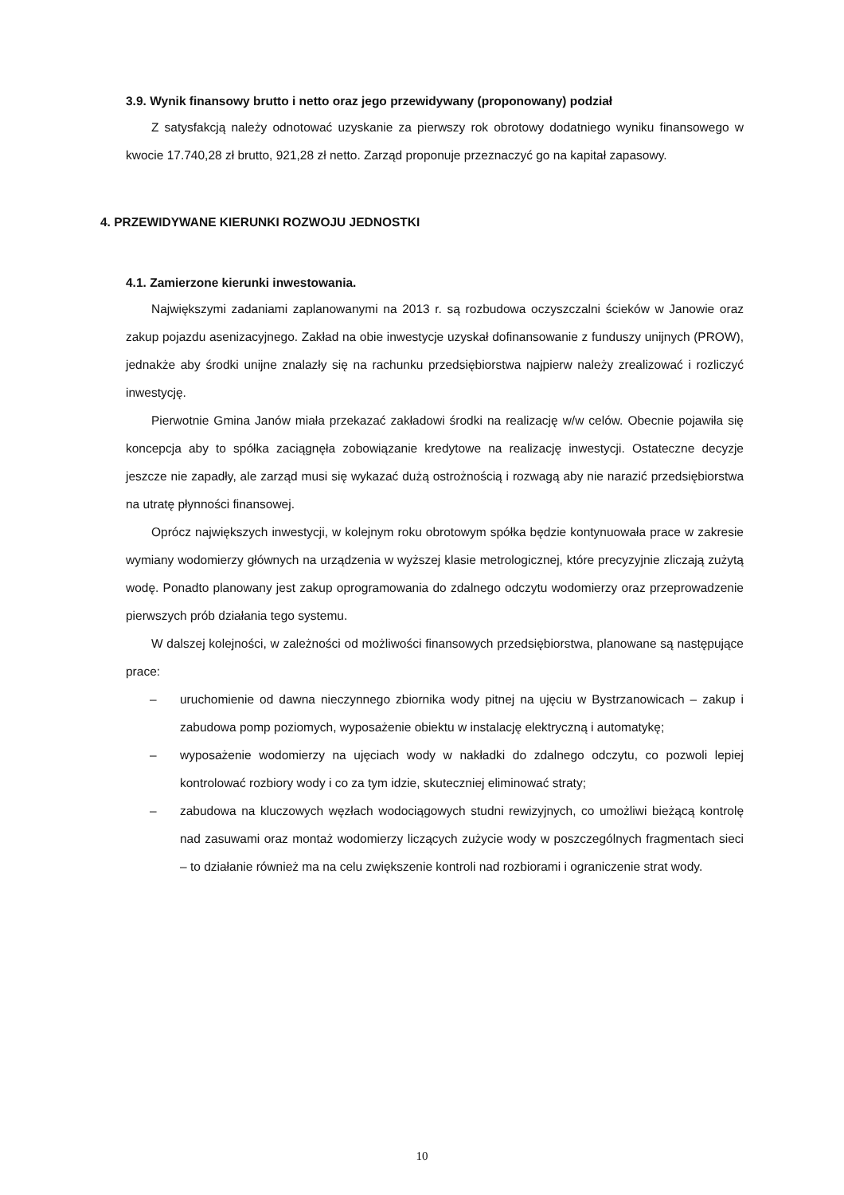3.9. Wynik finansowy brutto i netto oraz jego przewidywany (proponowany) podział
Z satysfakcją należy odnotować uzyskanie za pierwszy rok obrotowy dodatniego wyniku finansowego w kwocie 17.740,28 zł brutto, 921,28 zł netto. Zarząd proponuje przeznaczyć go na kapitał zapasowy.
4. PRZEWIDYWANE KIERUNKI ROZWOJU JEDNOSTKI
4.1. Zamierzone kierunki inwestowania.
Największymi zadaniami zaplanowanymi na 2013 r. są rozbudowa oczyszczalni ścieków w Janowie oraz zakup pojazdu asenizacyjnego. Zakład na obie inwestycje uzyskał dofinansowanie z funduszy unijnych (PROW), jednakże aby środki unijne znalazły się na rachunku przedsiębiorstwa najpierw należy zrealizować i rozliczyć inwestycję.
Pierwotnie Gmina Janów miała przekazać zakładowi środki na realizację w/w celów. Obecnie pojawiła się koncepcja aby to spółka zaciągnęła zobowiązanie kredytowe na realizację inwestycji. Ostateczne decyzje jeszcze nie zapadły, ale zarząd musi się wykazać dużą ostrożnością i rozwagą aby nie narazić przedsiębiorstwa na utratę płynności finansowej.
Oprócz największych inwestycji, w kolejnym roku obrotowym spółka będzie kontynuowała prace w zakresie wymiany wodomierzy głównych na urządzenia w wyższej klasie metrologicznej, które precyzyjnie zliczają zużytą wodę. Ponadto planowany jest zakup oprogramowania do zdalnego odczytu wodomierzy oraz przeprowadzenie pierwszych prób działania tego systemu.
W dalszej kolejności, w zależności od możliwości finansowych przedsiębiorstwa, planowane są następujące prace:
– uruchomienie od dawna nieczynnego zbiornika wody pitnej na ujęciu w Bystrzanowicach – zakup i zabudowa pomp poziomych, wyposażenie obiektu w instalację elektryczną i automatykę;
– wyposażenie wodomierzy na ujęciach wody w nakładki do zdalnego odczytu, co pozwoli lepiej kontrolować rozbiory wody i co za tym idzie, skuteczniej eliminować straty;
– zabudowa na kluczowych węzłach wodociągowych studni rewizyjnych, co umożliwi bieżącą kontrolę nad zasuwami oraz montaż wodomierzy liczących zużycie wody w poszczególnych fragmentach sieci – to działanie również ma na celu zwiększenie kontroli nad rozbiorami i ograniczenie strat wody.
10